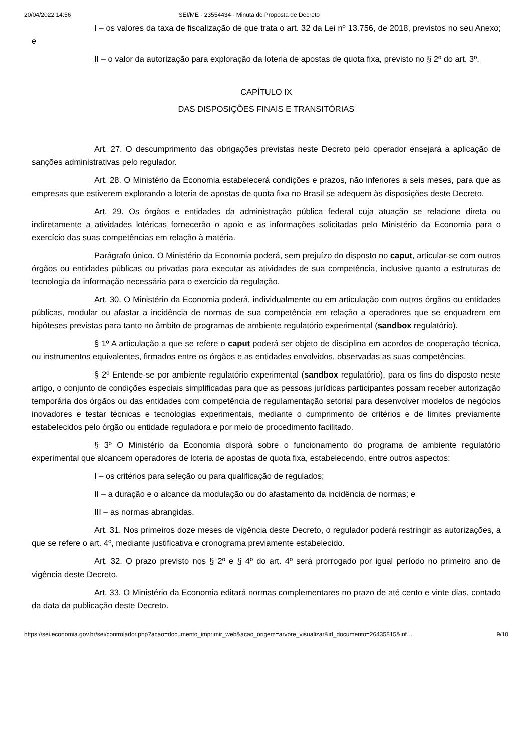20/04/2022 14:56 SEI/ME - 23554434 - Minuta de Proposta de Decreto
I – os valores da taxa de fiscalização de que trata o art. 32 da Lei nº 13.756, de 2018, previstos no seu Anexo; e
II – o valor da autorização para exploração da loteria de apostas de quota fixa, previsto no § 2º do art. 3º.
CAPÍTULO IX
DAS DISPOSIÇÕES FINAIS E TRANSITÓRIAS
Art. 27. O descumprimento das obrigações previstas neste Decreto pelo operador ensejará a aplicação de sanções administrativas pelo regulador.
Art. 28. O Ministério da Economia estabelecerá condições e prazos, não inferiores a seis meses, para que as empresas que estiverem explorando a loteria de apostas de quota fixa no Brasil se adequem às disposições deste Decreto.
Art. 29. Os órgãos e entidades da administração pública federal cuja atuação se relacione direta ou indiretamente a atividades lotéricas fornecerão o apoio e as informações solicitadas pelo Ministério da Economia para o exercício das suas competências em relação à matéria.
Parágrafo único. O Ministério da Economia poderá, sem prejuízo do disposto no caput, articular-se com outros órgãos ou entidades públicas ou privadas para executar as atividades de sua competência, inclusive quanto a estruturas de tecnologia da informação necessária para o exercício da regulação.
Art. 30. O Ministério da Economia poderá, individualmente ou em articulação com outros órgãos ou entidades públicas, modular ou afastar a incidência de normas de sua competência em relação a operadores que se enquadrem em hipóteses previstas para tanto no âmbito de programas de ambiente regulatório experimental (sandbox regulatório).
§ 1º A articulação a que se refere o caput poderá ser objeto de disciplina em acordos de cooperação técnica, ou instrumentos equivalentes, firmados entre os órgãos e as entidades envolvidos, observadas as suas competências.
§ 2º Entende-se por ambiente regulatório experimental (sandbox regulatório), para os fins do disposto neste artigo, o conjunto de condições especiais simplificadas para que as pessoas jurídicas participantes possam receber autorização temporária dos órgãos ou das entidades com competência de regulamentação setorial para desenvolver modelos de negócios inovadores e testar técnicas e tecnologias experimentais, mediante o cumprimento de critérios e de limites previamente estabelecidos pelo órgão ou entidade reguladora e por meio de procedimento facilitado.
§ 3º O Ministério da Economia disporá sobre o funcionamento do programa de ambiente regulatório experimental que alcancem operadores de loteria de apostas de quota fixa, estabelecendo, entre outros aspectos:
I – os critérios para seleção ou para qualificação de regulados;
II – a duração e o alcance da modulação ou do afastamento da incidência de normas; e
III – as normas abrangidas.
Art. 31. Nos primeiros doze meses de vigência deste Decreto, o regulador poderá restringir as autorizações, a que se refere o art. 4º, mediante justificativa e cronograma previamente estabelecido.
Art. 32. O prazo previsto nos § 2º e § 4º do art. 4º será prorrogado por igual período no primeiro ano de vigência deste Decreto.
Art. 33. O Ministério da Economia editará normas complementares no prazo de até cento e vinte dias, contado da data da publicação deste Decreto.
https://sei.economia.gov.br/sei/controlador.php?acao=documento_imprimir_web&acao_origem=arvore_visualizar&id_documento=26435815&inf… 9/10